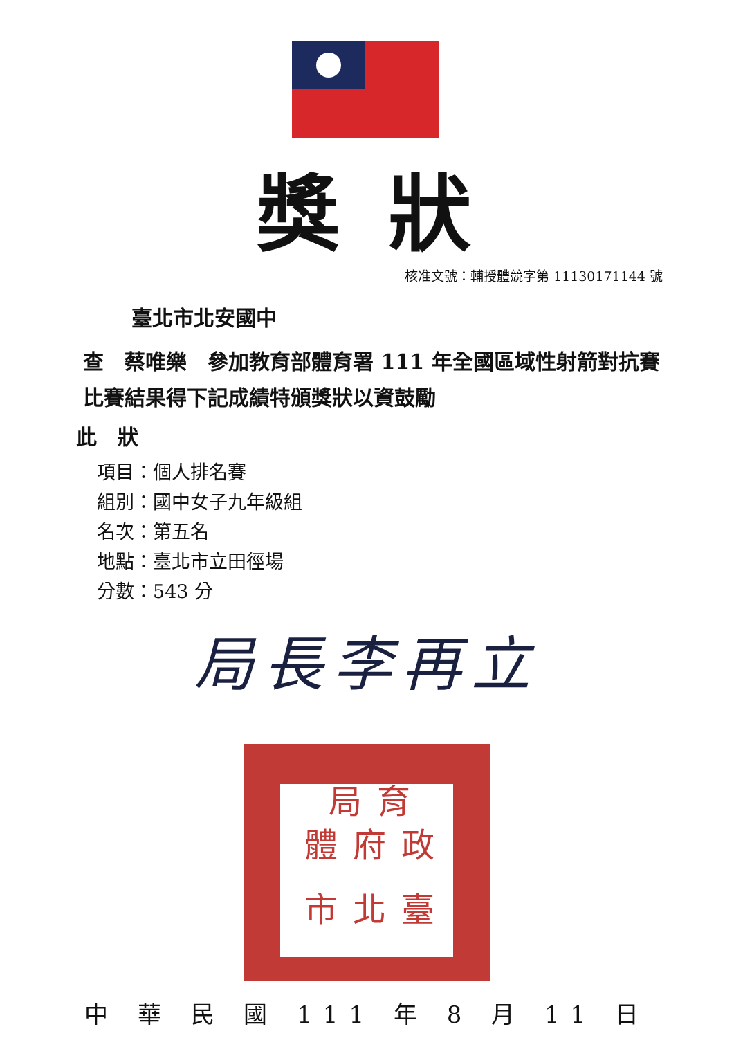獎狀
核准文號：輔授體競字第 11130171144 號
臺北市北安國中
查　蔡唯樂　參加教育部體育署 111 年全國區域性射箭對抗賽比賽結果得下記成績特頒獎狀以資鼓勵
此　狀
項目：個人排名賽
組別：國中女子九年級組
名次：第五名
地點：臺北市立田徑場
分數：543 分
局長李再立
臺北市 政府體 育局
中 華 民 國 111 年 8 月 11 日